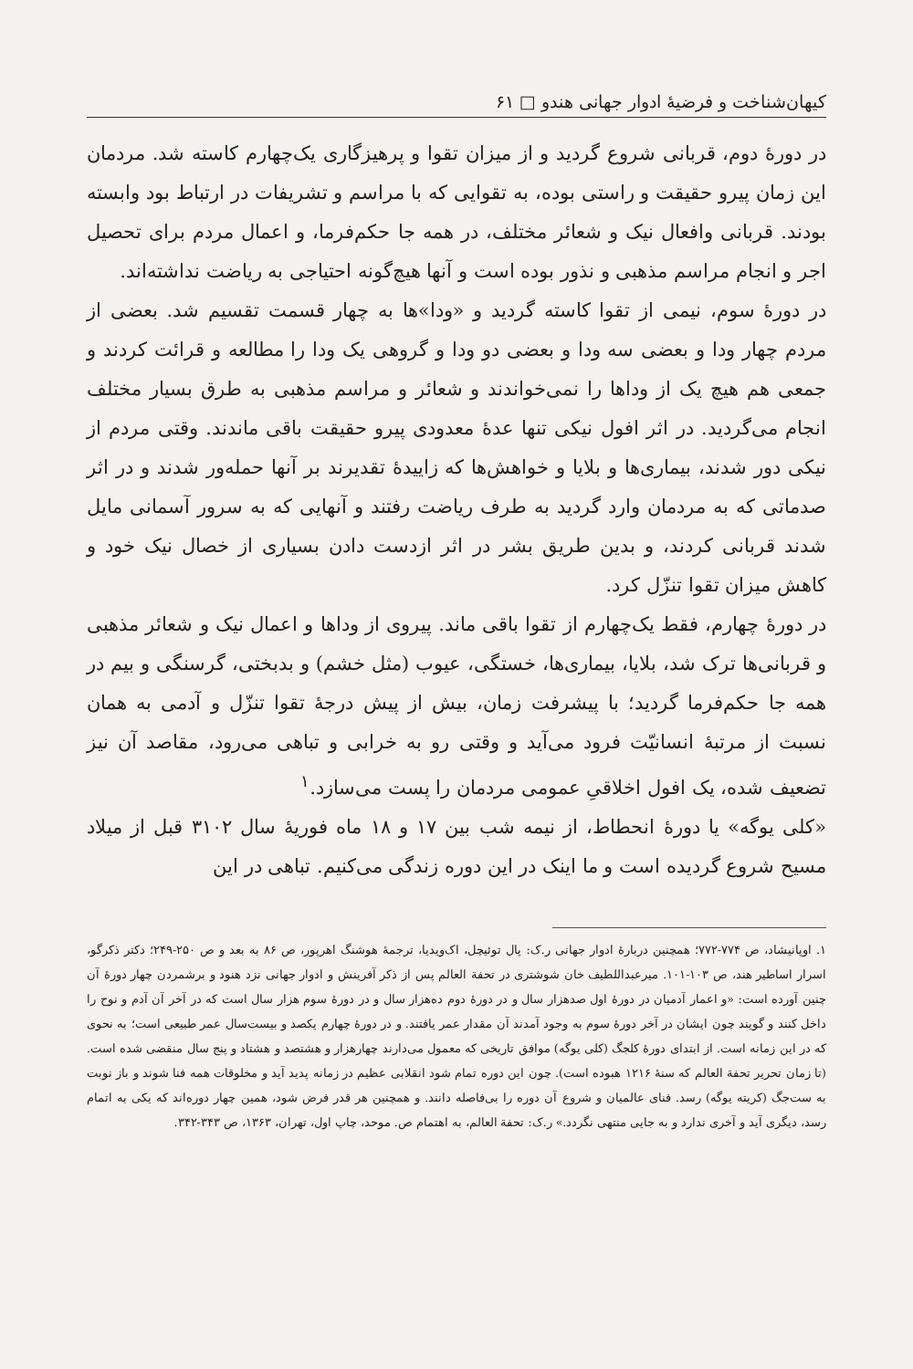کیهان‌شناخت و فرضیهٔ ادوار جهانی هندو □ ۶۱
در دورهٔ دوم، قربانی شروع گردید و از میزان تقوا و پرهیزگاری یک‌چهارم کاسته شد. مردمان این زمان پیرو حقیقت و راستی بوده، به تقوایی که با مراسم و تشریفات در ارتباط بود وابسته بودند. قربانی وافعال نیک و شعائر مختلف، در همه جا حکم‌فرما، و اعمال مردم برای تحصیل اجر و انجام مراسم مذهبی و نذور بوده است و آنها هیچ‌گونه احتیاجی به ریاضت نداشته‌اند.
در دورهٔ سوم، نیمی از تقوا کاسته گردید و «ودا»ها به چهار قسمت تقسیم شد. بعضی از مردم چهار ودا و بعضی سه ودا و بعضی دو ودا و گروهی یک ودا را مطالعه و قرائت کردند و جمعی هم هیچ یک از وداها را نمی‌خواندند و شعائر و مراسم مذهبی به طرق بسیار مختلف انجام می‌گردید. در اثر افول نیکی تنها عدهٔ معدودی پیرو حقیقت باقی ماندند. وقتی مردم از نیکی دور شدند، بیماری‌ها و بلایا و خواهش‌ها که زاییدهٔ تقدیرند بر آنها حمله‌ور شدند و در اثر صدماتی که به مردمان وارد گردید به طرف ریاضت رفتند و آنهایی که به سرور آسمانی مایل شدند قربانی کردند، و بدین طریق بشر در اثر ازدست دادن بسیاری از خصال نیک خود و کاهش میزان تقوا تنزّل کرد.
در دورهٔ چهارم، فقط یک‌چهارم از تقوا باقی ماند. پیروی از وداها و اعمال نیک و شعائر مذهبی و قربانی‌ها ترک شد، بلایا، بیماری‌ها، خستگی، عیوب (مثل خشم) و بدبختی، گرسنگی و بیم در همه جا حکم‌فرما گردید؛ با پیشرفت زمان، بیش از پیش درجهٔ تقوا تنزّل و آدمی به همان نسبت از مرتبهٔ انسانیّت فرود می‌آید و وقتی رو به خرابی و تباهی می‌رود، مقاصد آن نیز تضعیف شده، یک افول اخلاقیِ عمومی مردمان را پست می‌سازد.<sup>۱</sup>
«کلی یوگه» یا دورهٔ انحطاط، از نیمه شب بین ۱۷ و ۱۸ ماه فوریهٔ سال ۳۱۰۲ قبل از میلاد مسیح شروع گردیده است و ما اینک در این دوره زندگی می‌کنیم. تباهی در این
۱. اوپانیشاد، ص ۷۷۴-۷۷۲؛ همچنین دربارهٔ ادوار جهانی ر.ک: پال توئیچل، اک‌ویدیا، ترجمهٔ هوشنگ اهرپور، ص ۸۶ به بعد و ص ۲۵۰-۲۴۹؛ دکتر ذکرگو، اسرار اساطیر هند، ص ۱۰۳-۱۰۱. میرعبداللطیف خان شوشتری در تحفة العالم پس از ذکر آفرینش و ادوار جهانی نزد هنود و برشمردن چهار دورهٔ آن چنین آورده است: «و اعمار آدمیان در دورهٔ اول صدهزار سال و در دورهٔ دوم ده‌هزار سال و در دورهٔ سوم هزار سال است که در آخر آن آدم و نوح را داخل کنند و گویند چون ایشان در آخر دورهٔ سوم به وجود آمدند آن مقدار عمر یافتند. و در دورهٔ چهارم یکصد و بیست‌سال عمر طبیعی است؛ به نحوی که در این زمانه است. از ابتدای دورهٔ کلجگ (کلی یوگه) موافق تاریخی که معمول می‌دارند چهارهزار و هشتصد و هشتاد و پنج سال منقضی شده است. (تا زمان تحریر تحفة العالم که سنهٔ ۱۲۱۶ هبوده است). چون این دوره تمام شود انقلابی عظیم در زمانه پدید آید و مخلوقات همه فنا شوند و باز نوبت به ست‌جگ (کریته یوگه) رسد. فنای عالمیان و شروع آن دوره را بی‌فاصله دانند. و همچنین هر قدر فرض شود، همین چهار دوره‌اند که یکی به اتمام رسد، دیگری آید و آخری ندارد و به جایی منتهی نگردد.» ر.ک: تحفة العالم، به اهتمام ص. موحد، چاپ اول، تهران، ۱۳۶۳، ص ۳۴۳-۳۴۲.